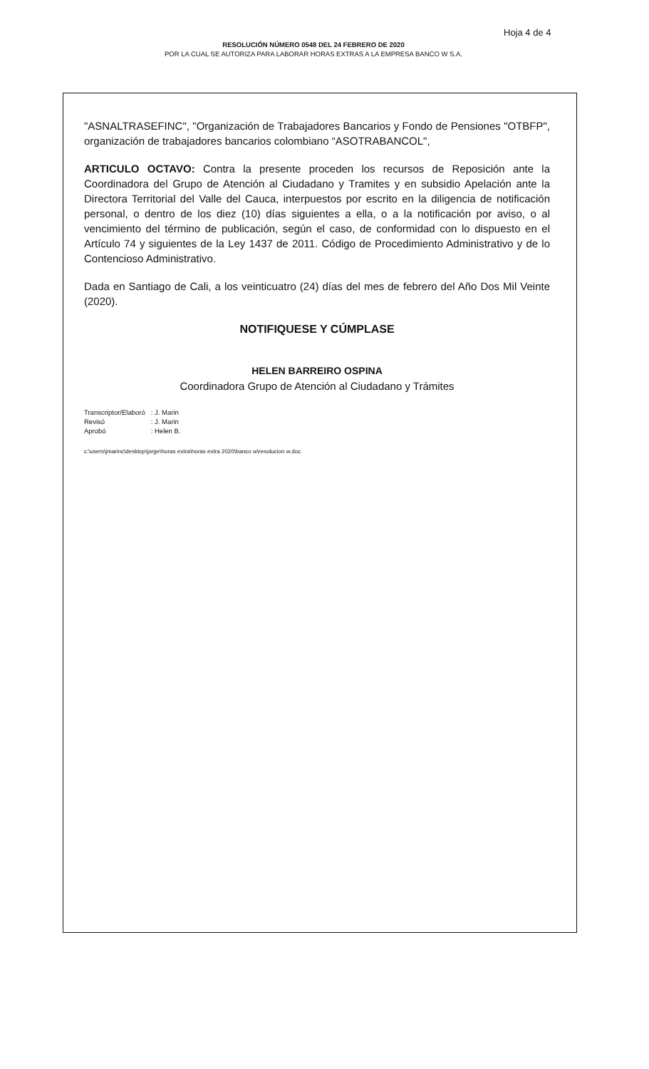Hoja 4 de 4
RESOLUCIÓN NÚMERO 0548 DEL 24 FEBRERO DE 2020
POR LA CUAL SE AUTORIZA PARA LABORAR HORAS EXTRAS A LA EMPRESA BANCO W S.A.
"ASNALTRASEFINC", "Organización de Trabajadores Bancarios y Fondo de Pensiones "OTBFP", organización de trabajadores bancarios colombiano “ASOTRABANCOL",
ARTICULO OCTAVO: Contra la presente proceden los recursos de Reposición ante la Coordinadora del Grupo de Atención al Ciudadano y Tramites y en subsidio Apelación ante la Directora Territorial del Valle del Cauca, interpuestos por escrito en la diligencia de notificación personal, o dentro de los diez (10) días siguientes a ella, o a la notificación por aviso, o al vencimiento del término de publicación, según el caso, de conformidad con lo dispuesto en el Artículo 74 y siguientes de la Ley 1437 de 2011. Código de Procedimiento Administrativo y de lo Contencioso Administrativo.
Dada en Santiago de Cali, a los veinticuatro (24) días del mes de febrero del Año Dos Mil Veinte (2020).
NOTIFIQUESE Y CÚMPLASE
HELEN BARREIRO OSPINA
Coordinadora Grupo de Atención al Ciudadano y Trámites
| Transcriptor/Elaboró | : J. Marin |
| Revisó | : J. Marin |
| Aprobó | : Helen B. |
c:\users\jmarinc\desktop\jorge\horas extra\horas extra 2020\banco w\resolucion w.doc